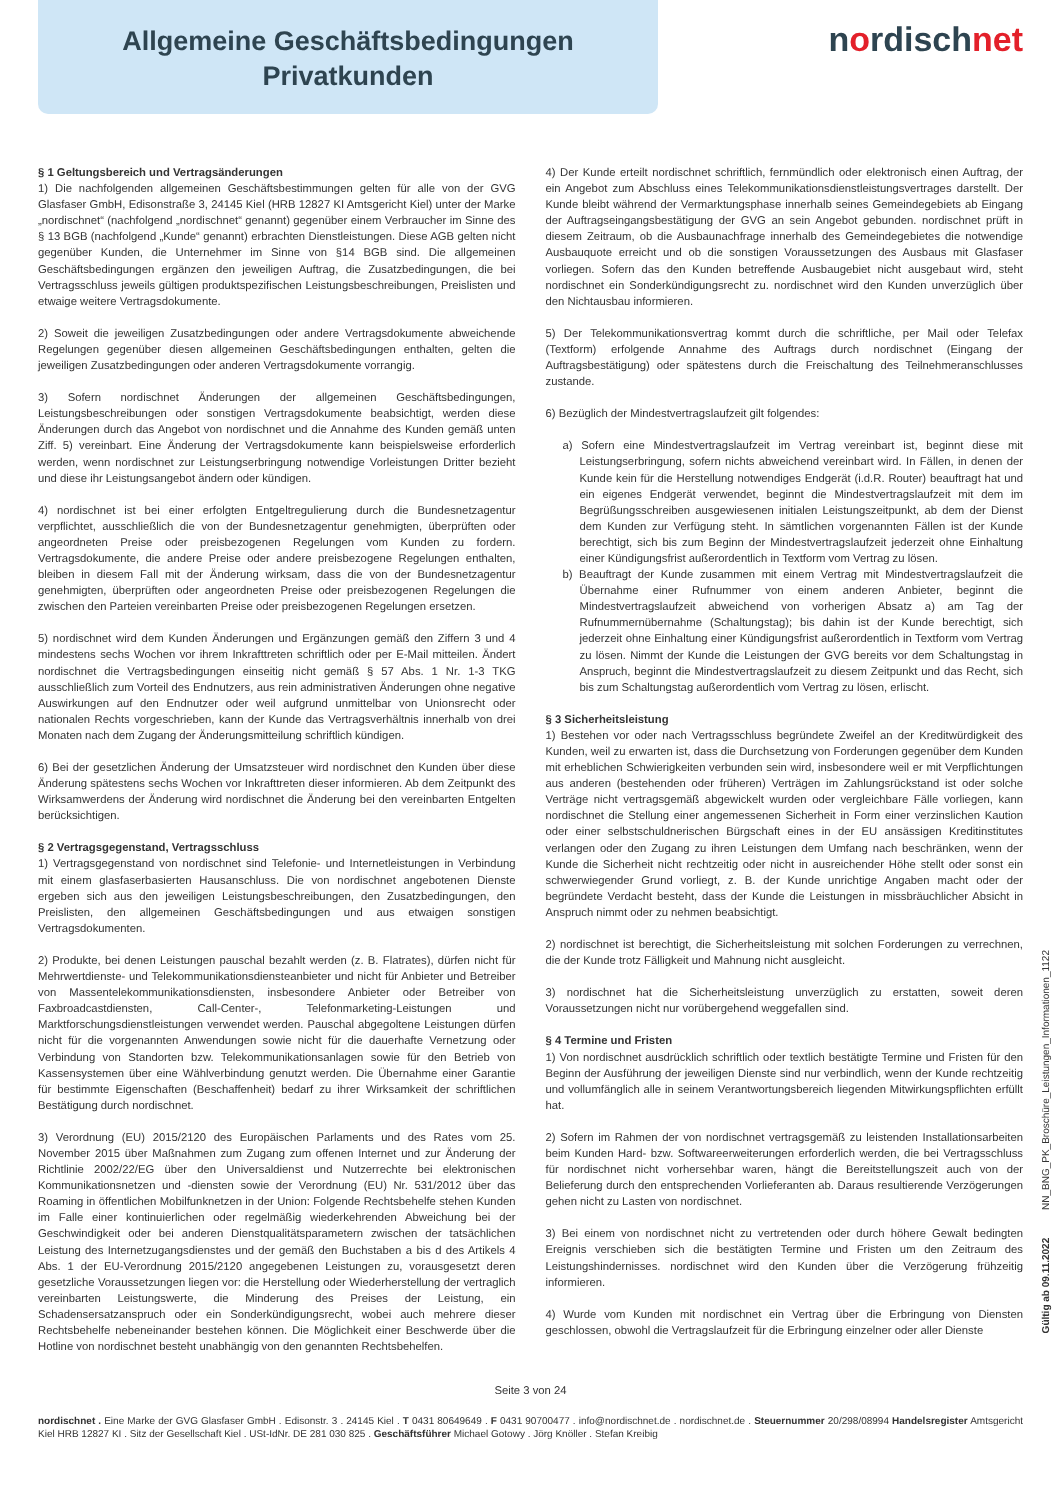Allgemeine Geschäftsbedingungen
Privatkunden
nordischnet
§ 1 Geltungsbereich und Vertragsänderungen
1) Die nachfolgenden allgemeinen Geschäftsbestimmungen gelten für alle von der GVG Glasfaser GmbH, Edisonstraße 3, 24145 Kiel (HRB 12827 KI Amtsgericht Kiel) unter der Marke „nordischnet“ (nachfolgend „nordischnet“ genannt) gegenüber einem Verbraucher im Sinne des § 13 BGB (nachfolgend „Kunde“ genannt) erbrachten Dienstleistungen. Diese AGB gelten nicht gegenüber Kunden, die Unternehmer im Sinne von §14 BGB sind. Die allgemeinen Geschäftsbedingungen ergänzen den jeweiligen Auftrag, die Zusatzbedingungen, die bei Vertragsschluss jeweils gültigen produktspezifischen Leistungsbeschreibungen, Preislisten und etwaige weitere Vertragsdokumente.
2) Soweit die jeweiligen Zusatzbedingungen oder andere Vertragsdokumente abweichende Regelungen gegenüber diesen allgemeinen Geschäftsbedingungen enthalten, gelten die jeweiligen Zusatzbedingungen oder anderen Vertragsdokumente vorrangig.
3) Sofern nordischnet Änderungen der allgemeinen Geschäftsbedingungen, Leistungsbeschreibungen oder sonstigen Vertragsdokumente beabsichtigt, werden diese Änderungen durch das Angebot von nordischnet und die Annahme des Kunden gemäß unten Ziff. 5) vereinbart. Eine Änderung der Vertragsdokumente kann beispielsweise erforderlich werden, wenn nordischnet zur Leistungserbringung notwendige Vorleistungen Dritter bezieht und diese ihr Leistungsangebot ändern oder kündigen.
4) nordischnet ist bei einer erfolgten Entgeltregulierung durch die Bundesnetzagentur verpflichtet, ausschließlich die von der Bundesnetzagentur genehmigten, überprüften oder angeordneten Preise oder preisbezogenen Regelungen vom Kunden zu fordern. Vertragsdokumente, die andere Preise oder andere preisbezogene Regelungen enthalten, bleiben in diesem Fall mit der Änderung wirksam, dass die von der Bundesnetzagentur genehmigten, überprüften oder angeordneten Preise oder preisbezogenen Regelungen die zwischen den Parteien vereinbarten Preise oder preisbezogenen Regelungen ersetzen.
5) nordischnet wird dem Kunden Änderungen und Ergänzungen gemäß den Ziffern 3 und 4 mindestens sechs Wochen vor ihrem Inkrafttreten schriftlich oder per E-Mail mitteilen. Ändert nordischnet die Vertragsbedingungen einseitig nicht gemäß § 57 Abs. 1 Nr. 1-3 TKG ausschließlich zum Vorteil des Endnutzers, aus rein administrativen Änderungen ohne negative Auswirkungen auf den Endnutzer oder weil aufgrund unmittelbar von Unionsrecht oder nationalen Rechts vorgeschrieben, kann der Kunde das Vertragsverhältnis innerhalb von drei Monaten nach dem Zugang der Änderungsmitteilung schriftlich kündigen.
6) Bei der gesetzlichen Änderung der Umsatzsteuer wird nordischnet den Kunden über diese Änderung spätestens sechs Wochen vor Inkrafttreten dieser informieren. Ab dem Zeitpunkt des Wirksamwerdens der Änderung wird nordischnet die Änderung bei den vereinbarten Entgelten berücksichtigen.
§ 2 Vertragsgegenstand, Vertragsschluss
1) Vertragsgegenstand von nordischnet sind Telefonie- und Internetleistungen in Verbindung mit einem glasfaserbasierten Hausanschluss. Die von nordischnet angebotenen Dienste ergeben sich aus den jeweiligen Leistungsbeschreibungen, den Zusatzbedingungen, den Preislisten, den allgemeinen Geschäftsbedingungen und aus etwaigen sonstigen Vertragsdokumenten.
2) Produkte, bei denen Leistungen pauschal bezahlt werden (z. B. Flatrates), dürfen nicht für Mehrwertdienste- und Telekommunikationsdiensteanbieter und nicht für Anbieter und Betreiber von Massentelekommunikationsdiensten, insbesondere Anbieter oder Betreiber von Faxbroadcastdiensten, Call-Center-, Telefonmarketing-Leistungen und Marktforschungsdienstleistungen verwendet werden. Pauschal abgegoltene Leistungen dürfen nicht für die vorgenannten Anwendungen sowie nicht für die dauerhafte Vernetzung oder Verbindung von Standorten bzw. Telekommunikationsanlagen sowie für den Betrieb von Kassensystemen über eine Wählverbindung genutzt werden. Die Übernahme einer Garantie für bestimmte Eigenschaften (Beschaffenheit) bedarf zu ihrer Wirksamkeit der schriftlichen Bestätigung durch nordischnet.
3) Verordnung (EU) 2015/2120 des Europäischen Parlaments und des Rates vom 25. November 2015 über Maßnahmen zum Zugang zum offenen Internet und zur Änderung der Richtlinie 2002/22/EG über den Universaldienst und Nutzerrechte bei elektronischen Kommunikationsnetzen und -diensten sowie der Verordnung (EU) Nr. 531/2012 über das Roaming in öffentlichen Mobilfunknetzen in der Union: Folgende Rechtsbehelfe stehen Kunden im Falle einer kontinuierlichen oder regelmäßig wiederkehrenden Abweichung bei der Geschwindigkeit oder bei anderen Dienstqualitätsparametern zwischen der tatsächlichen Leistung des Internetzugangsdienstes und der gemäß den Buchstaben a bis d des Artikels 4 Abs. 1 der EU-Verordnung 2015/2120 angegebenen Leistungen zu, vorausgesetzt deren gesetzliche Voraussetzungen liegen vor: die Herstellung oder Wiederherstellung der vertraglich vereinbarten Leistungswerte, die Minderung des Preises der Leistung, ein Schadensersatzanspruch oder ein Sonderkündigungsrecht, wobei auch mehrere dieser Rechtsbehelfe nebeneinander bestehen können. Die Möglichkeit einer Beschwerde über die Hotline von nordischnet besteht unabhängig von den genannten Rechtsbehelfen.
4) Der Kunde erteilt nordischnet schriftlich, fernmündlich oder elektronisch einen Auftrag, der ein Angebot zum Abschluss eines Telekommunikationsdienstleistungsvertrages darstellt. Der Kunde bleibt während der Vermarktungsphase innerhalb seines Gemeindegebiets ab Eingang der Auftragseingangsbestätigung der GVG an sein Angebot gebunden. nordischnet prüft in diesem Zeitraum, ob die Ausbaunachfrage innerhalb des Gemeindegebietes die notwendige Ausbauquote erreicht und ob die sonstigen Voraussetzungen des Ausbaus mit Glasfaser vorliegen. Sofern das den Kunden betreffende Ausbaugebiet nicht ausgebaut wird, steht nordischnet ein Sonderkündigungsrecht zu. nordischnet wird den Kunden unverzüglich über den Nichtausbau informieren.
5) Der Telekommunikationsvertrag kommt durch die schriftliche, per Mail oder Telefax (Textform) erfolgende Annahme des Auftrags durch nordischnet (Eingang der Auftragsbestätigung) oder spätestens durch die Freischaltung des Teilnehmeranschlusses zustande.
6) Bezüglich der Mindestvertragslaufzeit gilt folgendes:
a) Sofern eine Mindestvertragslaufzeit im Vertrag vereinbart ist, beginnt diese mit Leistungserbringung, sofern nichts abweichend vereinbart wird. In Fällen, in denen der Kunde kein für die Herstellung notwendiges Endgerät (i.d.R. Router) beauftragt hat und ein eigenes Endgerät verwendet, beginnt die Mindestvertragslaufzeit mit dem im Begrüßungsschreiben ausgewiesenen initialen Leistungszeitpunkt, ab dem der Dienst dem Kunden zur Verfügung steht. In sämtlichen vorgenannten Fällen ist der Kunde berechtigt, sich bis zum Beginn der Mindestvertragslaufzeit jederzeit ohne Einhaltung einer Kündigungsfrist außerordentlich in Textform vom Vertrag zu lösen.
b) Beauftragt der Kunde zusammen mit einem Vertrag mit Mindestvertragslaufzeit die Übernahme einer Rufnummer von einem anderen Anbieter, beginnt die Mindestvertragslaufzeit abweichend von vorherigen Absatz a) am Tag der Rufnummernübernahme (Schaltungstag); bis dahin ist der Kunde berechtigt, sich jederzeit ohne Einhaltung einer Kündigungsfrist außerordentlich in Textform vom Vertrag zu lösen. Nimmt der Kunde die Leistungen der GVG bereits vor dem Schaltungstag in Anspruch, beginnt die Mindestvertragslaufzeit zu diesem Zeitpunkt und das Recht, sich bis zum Schaltungstag außerordentlich vom Vertrag zu lösen, erlischt.
§ 3 Sicherheitsleistung
1) Bestehen vor oder nach Vertragsschluss begründete Zweifel an der Kreditwürdigkeit des Kunden, weil zu erwarten ist, dass die Durchsetzung von Forderungen gegenüber dem Kunden mit erheblichen Schwierigkeiten verbunden sein wird, insbesondere weil er mit Verpflichtungen aus anderen (bestehenden oder früheren) Verträgen im Zahlungsrückstand ist oder solche Verträge nicht vertragsgemäß abgewickelt wurden oder vergleichbare Fälle vorliegen, kann nordischnet die Stellung einer angemessenen Sicherheit in Form einer verzinslichen Kaution oder einer selbstschuldnerischen Bürgschaft eines in der EU ansässigen Kreditinstitutes verlangen oder den Zugang zu ihren Leistungen dem Umfang nach beschränken, wenn der Kunde die Sicherheit nicht rechtzeitig oder nicht in ausreichender Höhe stellt oder sonst ein schwerwiegender Grund vorliegt, z. B. der Kunde unrichtige Angaben macht oder der begründete Verdacht besteht, dass der Kunde die Leistungen in missbräuchlicher Absicht in Anspruch nimmt oder zu nehmen beabsichtigt.
2) nordischnet ist berechtigt, die Sicherheitsleistung mit solchen Forderungen zu verrechnen, die der Kunde trotz Fälligkeit und Mahnung nicht ausgleicht.
3) nordischnet hat die Sicherheitsleistung unverzüglich zu erstatten, soweit deren Voraussetzungen nicht nur vorübergehend weggefallen sind.
§ 4 Termine und Fristen
1) Von nordischnet ausdrücklich schriftlich oder textlich bestätigte Termine und Fristen für den Beginn der Ausführung der jeweiligen Dienste sind nur verbindlich, wenn der Kunde rechtzeitig und vollumfänglich alle in seinem Verantwortungsbereich liegenden Mitwirkungspflichten erfüllt hat.
2) Sofern im Rahmen der von nordischnet vertragsgemäß zu leistenden Installationsarbeiten beim Kunden Hard- bzw. Softwareerweiterungen erforderlich werden, die bei Vertragsschluss für nordischnet nicht vorhersehbar waren, hängt die Bereitstellungszeit auch von der Belieferung durch den entsprechenden Vorlieferanten ab. Daraus resultierende Verzögerungen gehen nicht zu Lasten von nordischnet.
3) Bei einem von nordischnet nicht zu vertretenden oder durch höhere Gewalt bedingten Ereignis verschieben sich die bestätigten Termine und Fristen um den Zeitraum des Leistungshindernisses. nordischnet wird den Kunden über die Verzögerung frühzeitig informieren.
4) Wurde vom Kunden mit nordischnet ein Vertrag über die Erbringung von Diensten geschlossen, obwohl die Vertragslaufzeit für die Erbringung einzelner oder aller Dienste
Seite 3 von 24
nordischnet . Eine Marke der GVG Glasfaser GmbH . Edisonstr. 3 . 24145 Kiel . T 0431 80649649 . F 0431 90700477 . info@nordischnet.de . nordischnet.de . Steuernummer 20/298/08994 Handelsregister Amtsgericht Kiel HRB 12827 KI . Sitz der Gesellschaft Kiel . USt-IdNr. DE 281 030 825 . Geschäftsführer Michael Gotowy . Jörg Knöller . Stefan Kreibig
Gültig ab 09.11.2022 NN_BNG_PK_Broschüre_Leistungen_Informationen_1122